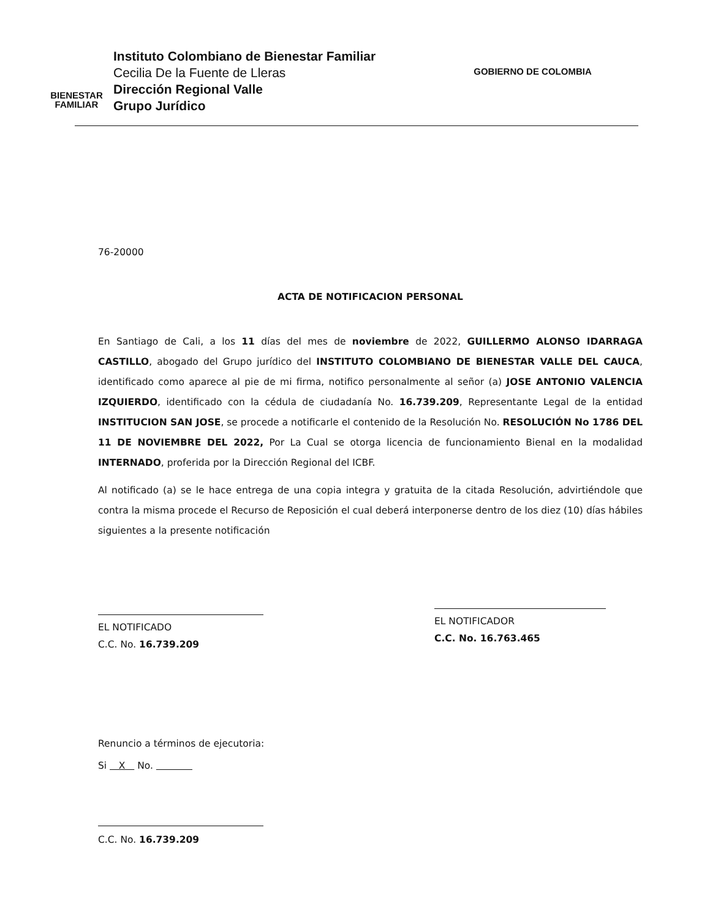BIENESTAR
FAMILIAR
Instituto Colombiano de Bienestar Familiar
Cecilia De la Fuente de Lleras
Dirección Regional Valle
Grupo Jurídico
GOBIERNO DE COLOMBIA
76-20000
ACTA DE NOTIFICACION PERSONAL
En Santiago de Cali, a los 11 días del mes de noviembre de 2022, GUILLERMO ALONSO IDARRAGA CASTILLO, abogado del Grupo jurídico del INSTITUTO COLOMBIANO DE BIENESTAR VALLE DEL CAUCA, identificado como aparece al pie de mi firma, notifico personalmente al señor (a) JOSE ANTONIO VALENCIA IZQUIERDO, identificado con la cédula de ciudadanía No. 16.739.209, Representante Legal de la entidad INSTITUCION SAN JOSE, se procede a notificarle el contenido de la Resolución No. RESOLUCIÓN No 1786 DEL 11 DE NOVIEMBRE DEL 2022, Por La Cual se otorga licencia de funcionamiento Bienal en la modalidad INTERNADO, proferida por la Dirección Regional del ICBF.
Al notificado (a) se le hace entrega de una copia integra y gratuita de la citada Resolución, advirtiéndole que contra la misma procede el Recurso de Reposición el cual deberá interponerse dentro de los diez (10) días hábiles siguientes a la presente notificación
EL NOTIFICADO
C.C. No. 16.739.209
EL NOTIFICADOR
C.C. No. 16.763.465
Renuncio a términos de ejecutoria:
Si X No.
C.C. No. 16.739.209